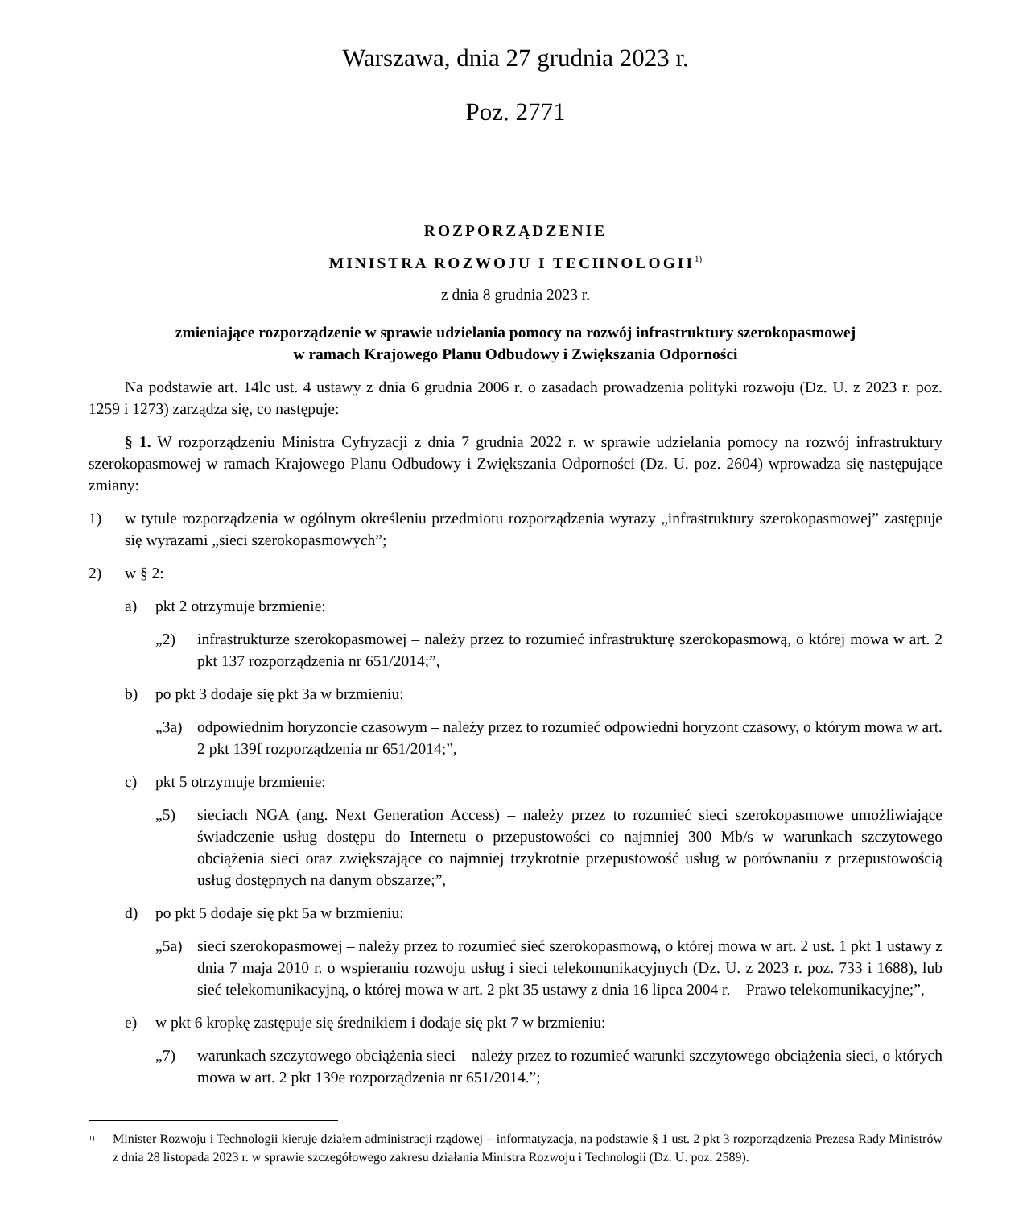Warszawa, dnia 27 grudnia 2023 r.
Poz. 2771
ROZPORZĄDZENIE
MINISTRA ROZWOJU I TECHNOLOGII<sup>1)</sup>
z dnia 8 grudnia 2023 r.
zmieniające rozporządzenie w sprawie udzielania pomocy na rozwój infrastruktury szerokopasmowej
w ramach Krajowego Planu Odbudowy i Zwiększania Odporności
Na podstawie art. 14lc ust. 4 ustawy z dnia 6 grudnia 2006 r. o zasadach prowadzenia polityki rozwoju (Dz. U. z 2023 r. poz. 1259 i 1273) zarządza się, co następuje:
§ 1. W rozporządzeniu Ministra Cyfryzacji z dnia 7 grudnia 2022 r. w sprawie udzielania pomocy na rozwój infrastruktury szerokopasmowej w ramach Krajowego Planu Odbudowy i Zwiększania Odporności (Dz. U. poz. 2604) wprowadza się następujące zmiany:
1) w tytule rozporządzenia w ogólnym określeniu przedmiotu rozporządzenia wyrazy „infrastruktury szerokopasmowej” zastępuje się wyrazami „sieci szerokopasmowych”;
2) w § 2:
a) pkt 2 otrzymuje brzmienie:
„2) infrastrukturze szerokopasmowej – należy przez to rozumieć infrastrukturę szerokopasmową, o której mowa w art. 2 pkt 137 rozporządzenia nr 651/2014;”,
b) po pkt 3 dodaje się pkt 3a w brzmieniu:
„3a) odpowiednim horyzoncie czasowym – należy przez to rozumieć odpowiedni horyzont czasowy, o którym mowa w art. 2 pkt 139f rozporządzenia nr 651/2014;”,
c) pkt 5 otrzymuje brzmienie:
„5) sieciach NGA (ang. Next Generation Access) – należy przez to rozumieć sieci szerokopasmowe umożliwiające świadczenie usług dostępu do Internetu o przepustowości co najmniej 300 Mb/s w warunkach szczytowego obciążenia sieci oraz zwiększające co najmniej trzykrotnie przepustowość usług w porównaniu z przepustowością usług dostępnych na danym obszarze;”,
d) po pkt 5 dodaje się pkt 5a w brzmieniu:
„5a) sieci szerokopasmowej – należy przez to rozumieć sieć szerokopasmową, o której mowa w art. 2 ust. 1 pkt 1 ustawy z dnia 7 maja 2010 r. o wspieraniu rozwoju usług i sieci telekomunikacyjnych (Dz. U. z 2023 r. poz. 733 i 1688), lub sieć telekomunikacyjną, o której mowa w art. 2 pkt 35 ustawy z dnia 16 lipca 2004 r. – Prawo telekomunikacyjne;”,
e) w pkt 6 kropkę zastępuje się średnikiem i dodaje się pkt 7 w brzmieniu:
„7) warunkach szczytowego obciążenia sieci – należy przez to rozumieć warunki szczytowego obciążenia sieci, o których mowa w art. 2 pkt 139e rozporządzenia nr 651/2014.”;
<sup>1)</sup> Minister Rozwoju i Technologii kieruje działem administracji rządowej – informatyzacja, na podstawie § 1 ust. 2 pkt 3 rozporządzenia Prezesa Rady Ministrów z dnia 28 listopada 2023 r. w sprawie szczegółowego zakresu działania Ministra Rozwoju i Technologii (Dz. U. poz. 2589).